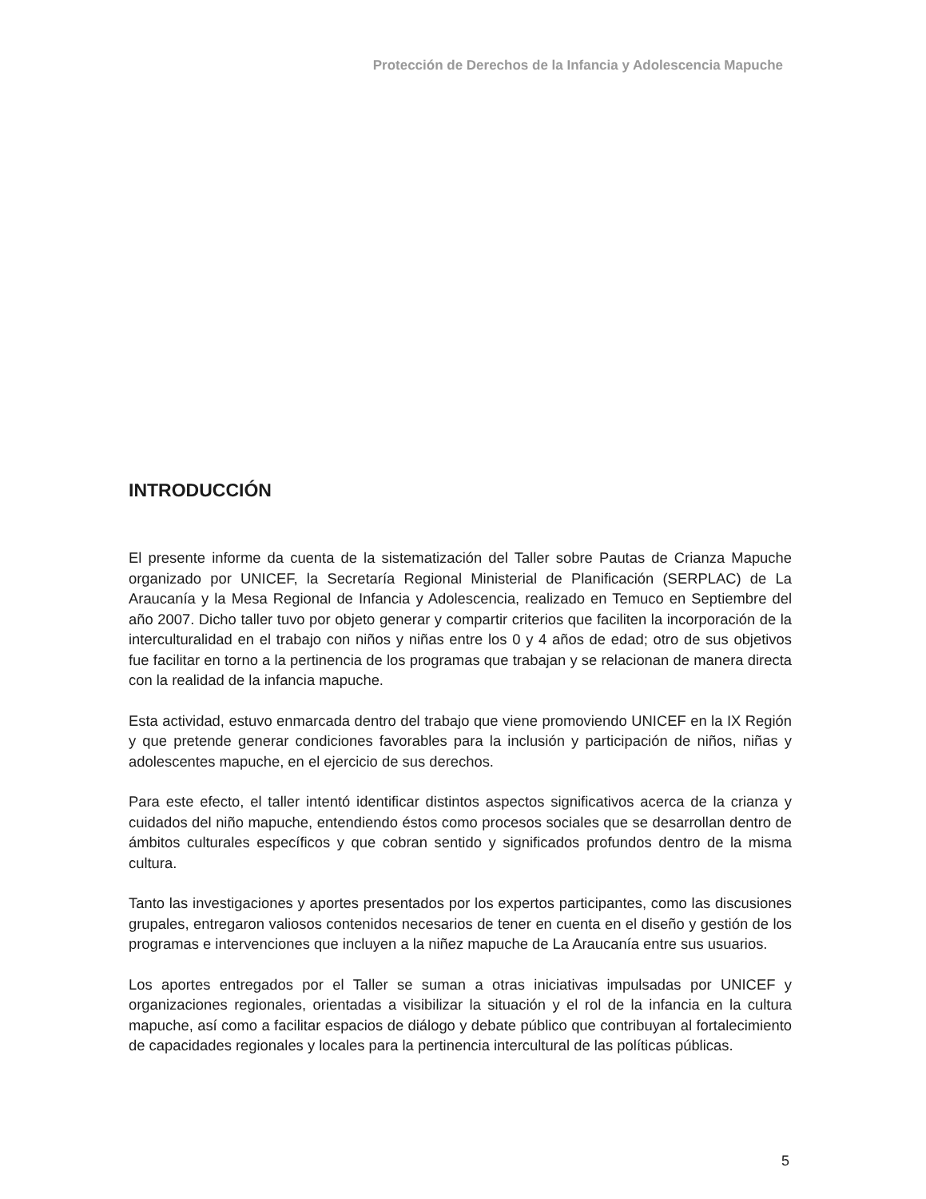Protección de Derechos de la Infancia y Adolescencia Mapuche
INTRODUCCIÓN
El presente informe da cuenta de la sistematización del Taller sobre Pautas de Crianza Mapuche organizado por UNICEF, la Secretaría Regional Ministerial de Planificación (SERPLAC) de La Araucanía y la Mesa Regional de Infancia y Adolescencia, realizado en Temuco en Septiembre del año 2007. Dicho taller tuvo por objeto generar y compartir criterios que faciliten la incorporación de la interculturalidad en el trabajo con niños y niñas entre los 0 y 4 años de edad; otro de sus objetivos fue facilitar en torno a la pertinencia de los programas que trabajan y se relacionan de manera directa con la realidad de la infancia mapuche.
Esta actividad, estuvo enmarcada dentro del trabajo que viene promoviendo UNICEF en la IX Región y que pretende generar condiciones favorables para la inclusión y participación de niños, niñas y adolescentes mapuche, en el ejercicio de sus derechos.
Para este efecto, el taller intentó identificar distintos aspectos significativos acerca de la crianza y cuidados del niño mapuche, entendiendo éstos como procesos sociales que se desarrollan dentro de ámbitos culturales específicos y que cobran sentido y significados profundos dentro de la misma cultura.
Tanto las investigaciones y aportes presentados por los expertos participantes, como las discusiones grupales, entregaron valiosos contenidos necesarios de tener en cuenta en el diseño y gestión de los programas e intervenciones que incluyen a la niñez mapuche de La Araucanía entre sus usuarios.
Los aportes entregados por el Taller se suman a otras iniciativas impulsadas por UNICEF y organizaciones regionales, orientadas a visibilizar la situación y el rol de la infancia en la cultura mapuche, así como a facilitar espacios de diálogo y debate público que contribuyan al fortalecimiento de capacidades regionales y locales para la pertinencia intercultural de las políticas públicas.
5